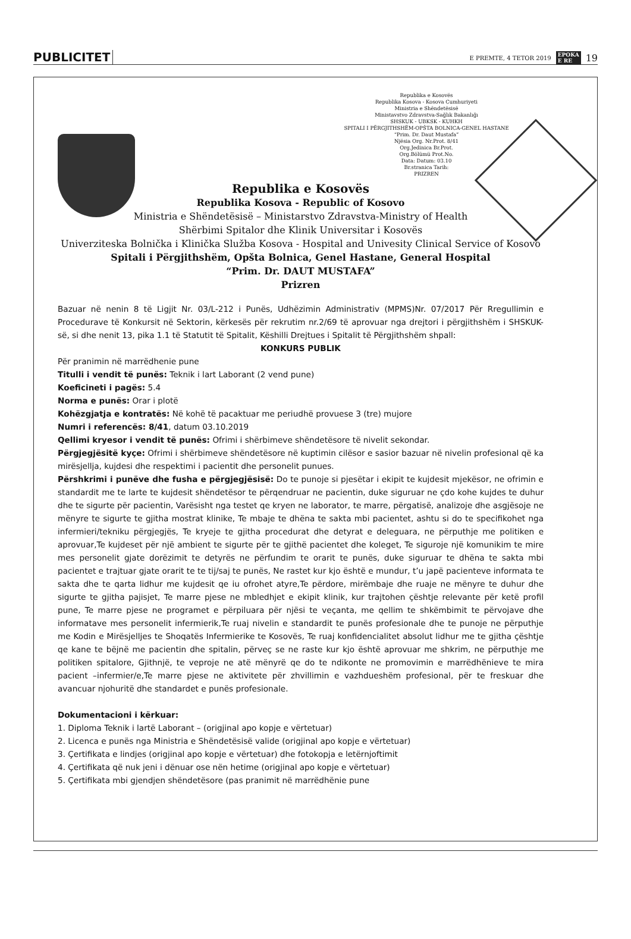PUBLICITET E PREMTE, 4 TETOR 2019 EPOKA
E RE 19
Republika e Kosovës
Republika Kosova - Kosova Cumhuriyeti
Ministria e Shëndetësisë
Ministavstvo Zdravstva-Sağlık Bakanlığı
SHSKUK - UBKSK - KUHKH
SPITALI I PËRGJITHSHËM-OPŠTA BOLNICA-GENEL HASTANE
“Prim. Dr. Daut Mustafa”
Njësia Org. Nr.Prot. 8/41
Org.Jedinica Br.Prot.
Org.Bölümü Prot.No.
Data: Datum: 03.10
Br.stranica Tarih:
PRIZREN
Republika e Kosovës
Republika Kosova - Republic of Kosovo
Ministria e Shëndetësisë – Ministarstvo Zdravstva-Ministry of Health
Shërbimi Spitalor dhe Klinik Universitar i Kosovës
Univerziteska Bolnička i Klinička Služba Kosova - Hospital and Univesity Clinical Service of Kosovo
Spitali i Përgjithshëm, Opšta Bolnica, Genel Hastane, General Hospital
“Prim. Dr. DAUT MUSTAFA”
Prizren
Bazuar në nenin 8 të Ligjit Nr. 03/L-212 i Punës, Udhëzimin Administrativ (MPMS)Nr. 07/2017 Për Rregullimin e Procedurave të Konkursit në Sektorin, kërkesës për rekrutim nr.2/69 të aprovuar nga drejtori i përgjithshëm i SHSKUK-së, si dhe nenit 13, pika 1.1 të Statutit të Spitalit, Këshilli Drejtues i Spitalit të Përgjithshëm shpall:
KONKURS PUBLIK
Për pranimin në marrëdhenie pune
Titulli i vendit të punës: Teknik i lart Laborant (2 vend pune)
Koeficineti i pagës: 5.4
Norma e punës: Orar i plotë
Kohëzgjatja e kontratës: Në kohë të pacaktuar me periudhë provuese 3 (tre) mujore
Numri i referencës: 8/41, datum 03.10.2019
Qellimi kryesor i vendit të punës: Ofrimi i shërbimeve shëndetësore të nivelit sekondar.
Përgjegjësitë kyçe: Ofrimi i shërbimeve shëndetësore në kuptimin cilësor e sasior bazuar në nivelin profesional që ka mirësjellja, kujdesi dhe respektimi i pacientit dhe personelit punues.
Përshkrimi i punëve dhe fusha e përgjegjësisë: Do te punoje si pjesëtar i ekipit te kujdesit mjekësor, ne ofrimin e standardit me te larte te kujdesit shëndetësor te përqendruar ne pacientin, duke siguruar ne çdo kohe kujdes te duhur dhe te sigurte për pacientin, Varësisht nga testet qe kryen ne laborator, te marre, përgatisë, analizoje dhe asgjësoje ne mënyre te sigurte te gjitha mostrat klinike, Te mbaje te dhëna te sakta mbi pacientet, ashtu si do te specifikohet nga infermieri/tekniku përgjegjës, Te kryeje te gjitha procedurat dhe detyrat e deleguara, ne përputhje me politiken e aprovuar,Te kujdeset për një ambient te sigurte për te gjithë pacientet dhe koleget, Te siguroje një komunikim te mire mes personelit gjate dorëzimit te detyrës ne përfundim te orarit te punës, duke siguruar te dhëna te sakta mbi pacientet e trajtuar gjate orarit te te tij/saj te punës, Ne rastet kur kjo është e mundur, t’u japë pacienteve informata te sakta dhe te qarta lidhur me kujdesit qe iu ofrohet atyre,Te përdore, mirëmbaje dhe ruaje ne mënyre te duhur dhe sigurte te gjitha pajisjet, Te marre pjese ne mbledhjet e ekipit klinik, kur trajtohen çështje relevante për ketë profil pune, Te marre pjese ne programet e përpiluara për njësi te veçanta, me qellim te shkëmbimit te përvojave dhe informatave mes personelit infermierik,Te ruaj nivelin e standardit te punës profesionale dhe te punoje ne përputhje me Kodin e Mirësjelljes te Shoqatës Infermierike te Kosovës, Te ruaj konfidencialitet absolut lidhur me te gjitha çështje qe kane te bëjnë me pacientin dhe spitalin, përveç se ne raste kur kjo është aprovuar me shkrim, ne përputhje me politiken spitalore, Gjithnjë, te veproje ne atë mënyrë qe do te ndikonte ne promovimin e marrëdhënieve te mira pacient –infermier/e,Te marre pjese ne aktivitete për zhvillimin e vazhdueshëm profesional, për te freskuar dhe avancuar njohuritë dhe standardet e punës profesionale.
Dokumentacioni i kërkuar:
1. Diploma Teknik i lartë Laborant – (origjinal apo kopje e vërtetuar)
2. Licenca e punës nga Ministria e Shëndetësisë valide (origjinal apo kopje e vërtetuar)
3. Çertifikata e lindjes (origjinal apo kopje e vërtetuar) dhe fotokopja e letërnjoftimit
4. Çertifikata që nuk jeni i dënuar ose nën hetime (origjinal apo kopje e vërtetuar)
5. Çertifikata mbi gjendjen shëndetësore (pas pranimit në marrëdhënie pune